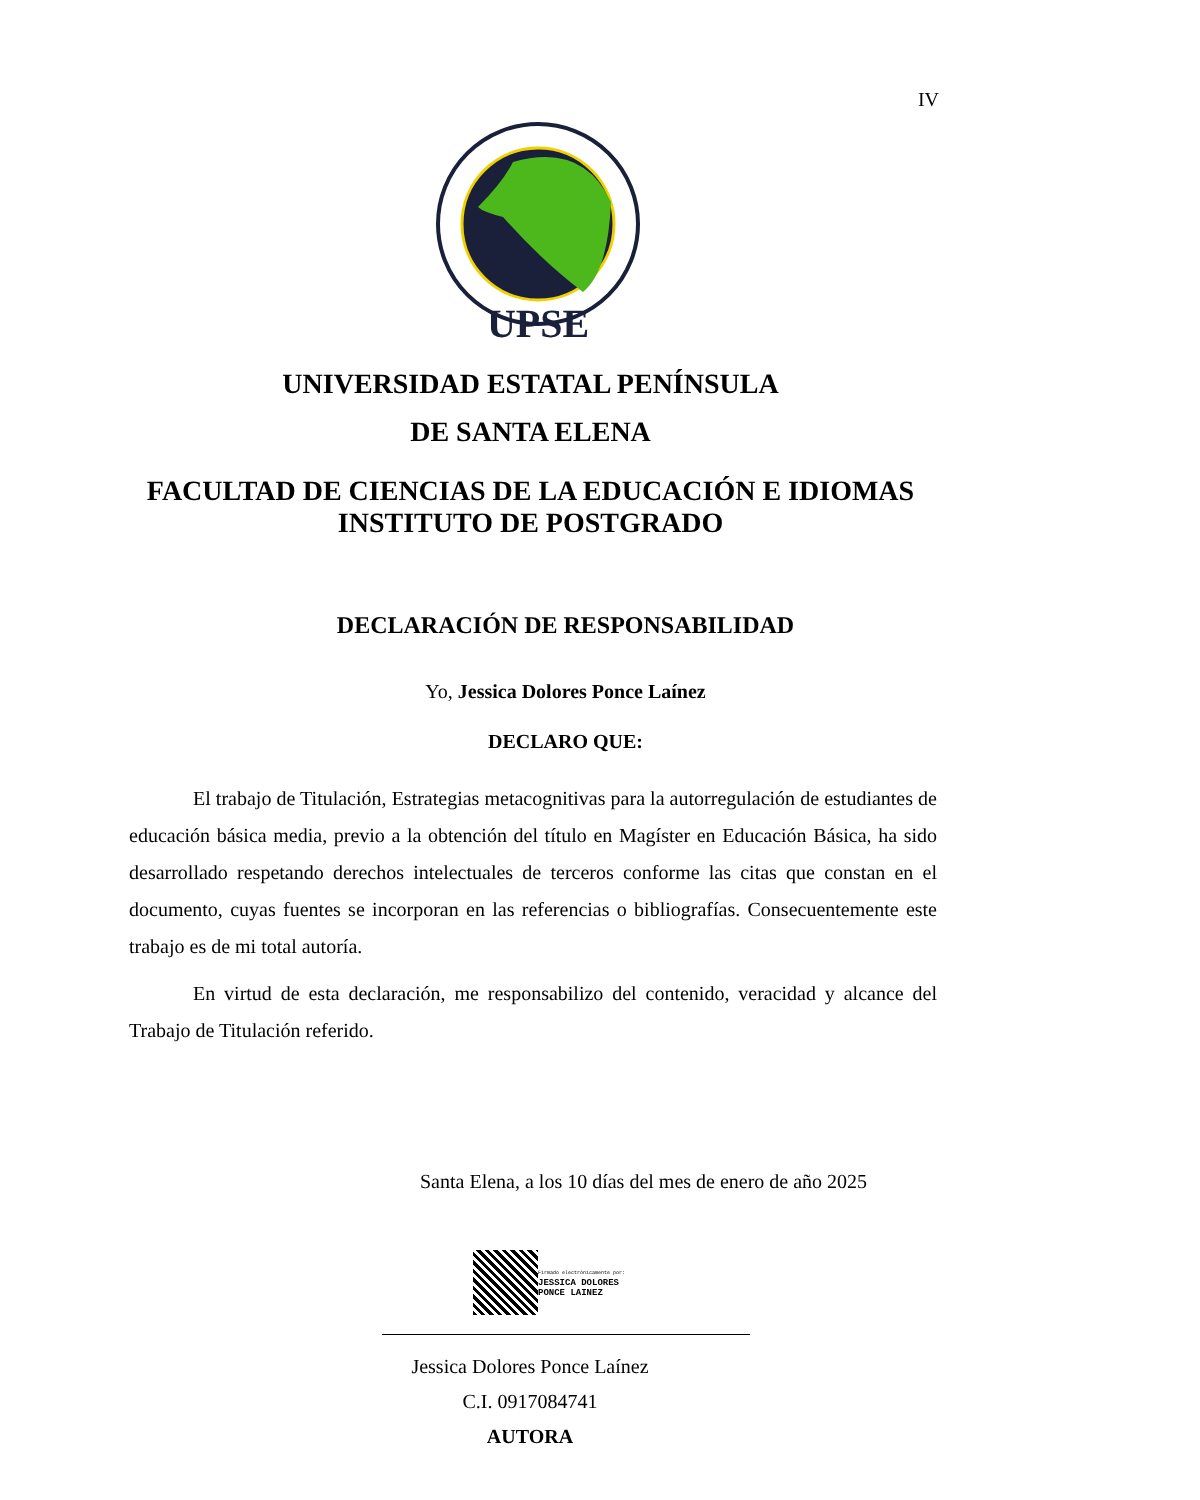IV
UPSE
UNIVERSIDAD ESTATAL PENÍNSULA
DE SANTA ELENA
FACULTAD DE CIENCIAS DE LA EDUCACIÓN E IDIOMAS
INSTITUTO DE POSTGRADO
DECLARACIÓN DE RESPONSABILIDAD
Yo, Jessica Dolores Ponce Laínez
DECLARO QUE:
El trabajo de Titulación, Estrategias metacognitivas para la autorregulación de estudiantes de educación básica media, previo a la obtención del título en Magíster en Educación Básica, ha sido desarrollado respetando derechos intelectuales de terceros conforme las citas que constan en el documento, cuyas fuentes se incorporan en las referencias o bibliografías. Consecuentemente este trabajo es de mi total autoría.
En virtud de esta declaración, me responsabilizo del contenido, veracidad y alcance del Trabajo de Titulación referido.
Santa Elena, a los 10 días del mes de enero de año 2025
Firmado electrónicamente por:
JESSICA DOLORES
PONCE LAINEZ
Jessica Dolores Ponce Laínez
C.I. 0917084741
AUTORA